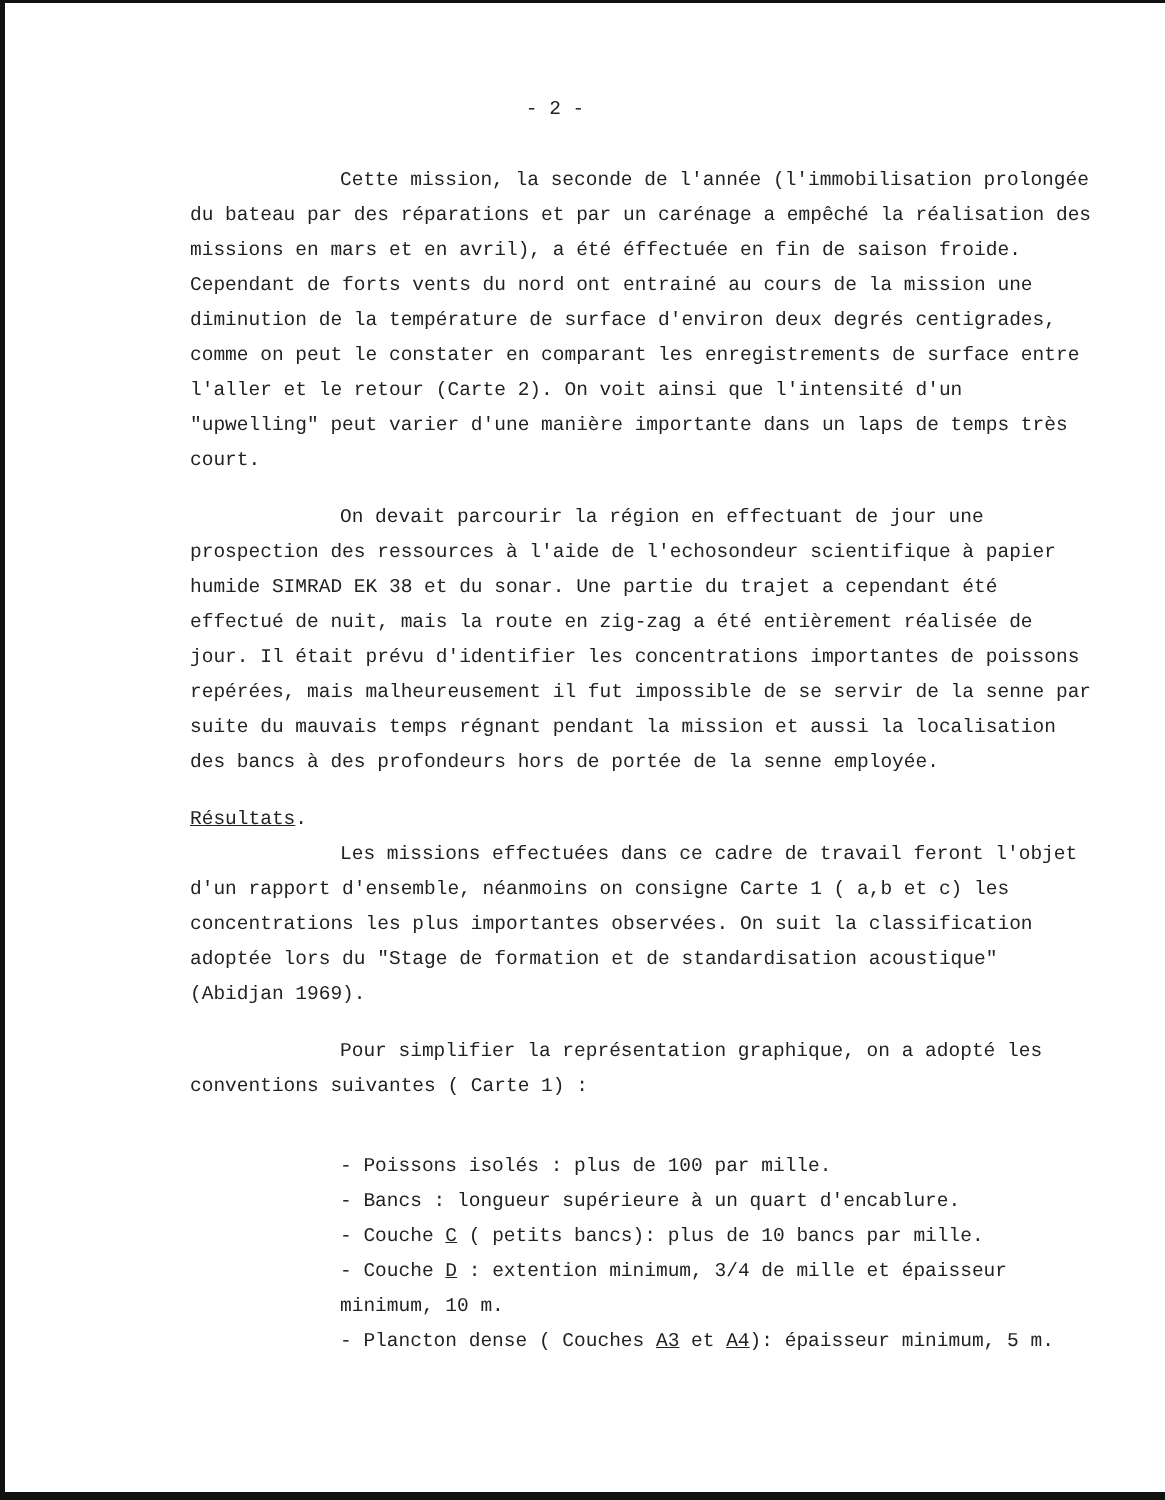- 2 -
Cette mission, la seconde de l'année (l'immobilisation prolongée du bateau par des réparations et par un carénage a empêché la réalisation des missions en mars et en avril), a été éffectuée en fin de saison froide. Cependant de forts vents du nord ont entrainé au cours de la mission une diminution de la température de surface d'environ deux degrés centigrades, comme on peut le constater en comparant les enregistrements de surface entre l'aller et le retour (Carte 2). On voit ainsi que l'intensité d'un "upwelling" peut varier d'une manière importante dans un laps de temps très court.
On devait parcourir la région en effectuant de jour une prospection des ressources à l'aide de l'echosondeur scientifique à papier humide SIMRAD EK 38 et du sonar. Une partie du trajet a cependant été effectué de nuit, mais la route en zig-zag a été entièrement réalisée de jour. Il était prévu d'identifier les concentrations importantes de poissons repérées, mais malheureusement il fut impossible de se servir de la senne par suite du mauvais temps régnant pendant la mission et aussi la localisation des bancs à des profondeurs hors de portée de la senne employée.
Résultats.
Les missions effectuées dans ce cadre de travail feront l'objet d'un rapport d'ensemble, néanmoins on consigne Carte 1 ( a,b et c) les concentrations les plus importantes observées. On suit la classification adoptée lors du "Stage de formation et de standardisation acoustique" (Abidjan 1969).
Pour simplifier la représentation graphique, on a adopté les conventions suivantes ( Carte 1) :
- Poissons isolés : plus de 100 par mille.
- Bancs : longueur supérieure à un quart d'encablure.
- Couche C ( petits bancs): plus de 10 bancs par mille.
- Couche D : extention minimum, 3/4 de mille et épaisseur
minimum, 10 m.
- Plancton dense ( Couches A3 et A4): épaisseur minimum, 5 m.